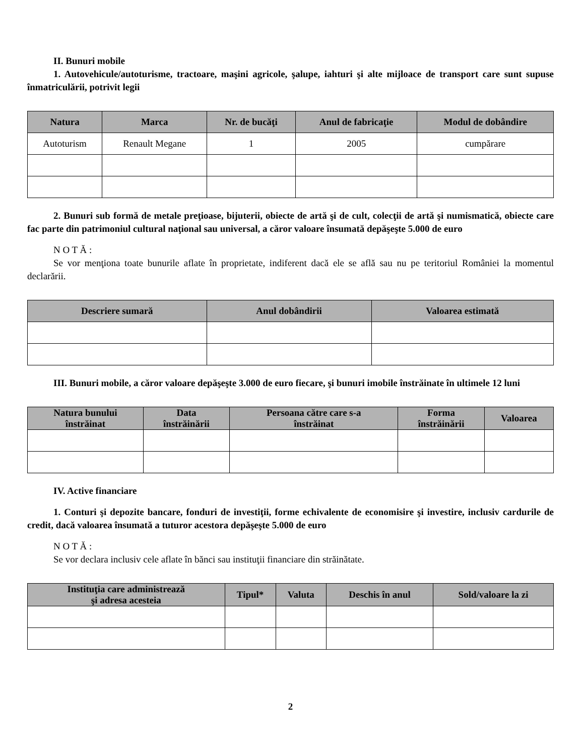II. Bunuri mobile
1. Autovehicule/autoturisme, tractoare, maşini agricole, şalupe, iahturi şi alte mijloace de transport care sunt supuse înmatriculării, potrivit legii
| Natura | Marca | Nr. de bucăţi | Anul de fabricaţie | Modul de dobândire |
| --- | --- | --- | --- | --- |
| Autoturism | Renault Megane | 1 | 2005 | cumpărare |
2. Bunuri sub formă de metale preţioase, bijuterii, obiecte de artă şi de cult, colecţii de artă şi numismatică, obiecte care fac parte din patrimoniul cultural naţional sau universal, a căror valoare însumată depăşeşte 5.000 de euro
N O T Ă :
Se vor menţiona toate bunurile aflate în proprietate, indiferent dacă ele se află sau nu pe teritoriul României la momentul declarării.
| Descriere sumară | Anul dobândirii | Valoarea estimată |
| --- | --- | --- |
III. Bunuri mobile, a căror valoare depăşeşte 3.000 de euro fiecare, şi bunuri imobile înstrăinate în ultimele 12 luni
| Natura bunului înstrăinat | Data înstrăinării | Persoana către care s-a înstrăinat | Forma înstrăinării | Valoarea |
| --- | --- | --- | --- | --- |
IV. Active financiare
1. Conturi şi depozite bancare, fonduri de investiţii, forme echivalente de economisire şi investire, inclusiv cardurile de credit, dacă valoarea însumată a tuturor acestora depăşeşte 5.000 de euro
N O T Ă :
Se vor declara inclusiv cele aflate în bănci sau instituţii financiare din străinătate.
| Instituţia care administrează şi adresa acesteia | Tipul* | Valuta | Deschis în anul | Sold/valoare la zi |
| --- | --- | --- | --- | --- |
2